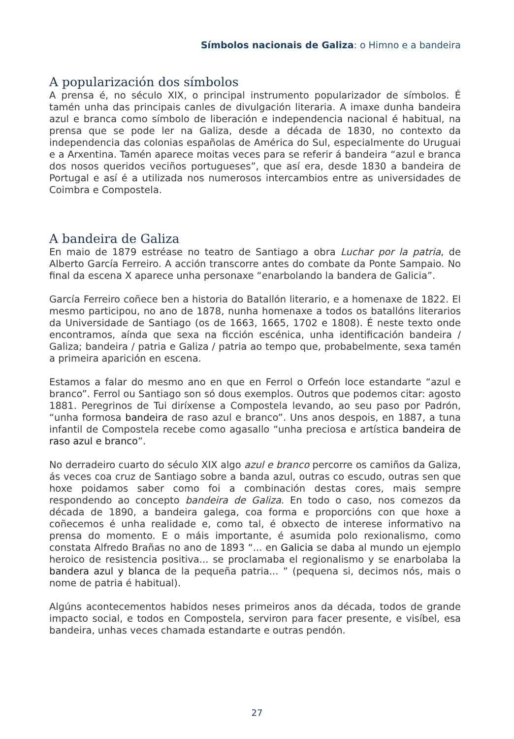Símbolos nacionais de Galiza: o Himno e a bandeira
A popularización dos símbolos
A prensa é, no século XIX, o principal instrumento popularizador de símbolos. É tamén unha das principais canles de divulgación literaria. A imaxe dunha bandeira azul e branca como símbolo de liberación e independencia nacional é habitual, na prensa que se pode ler na Galiza, desde a década de 1830, no contexto da independencia das colonias españolas de América do Sul, especialmente do Uruguai e a Arxentina. Tamén aparece moitas veces para se referir á bandeira “azul e branca dos nosos queridos veciños portugueses”, que así era, desde 1830 a bandeira de Portugal e así é a utilizada nos numerosos intercambios entre as universidades de Coimbra e Compostela.
A bandeira de Galiza
En maio de 1879 estréase no teatro de Santiago a obra Luchar por la patria, de Alberto García Ferreiro. A acción transcorre antes do combate da Ponte Sampaio. No final da escena X aparece unha personaxe “enarbolando la bandera de Galicia”.
García Ferreiro coñece ben a historia do Batallón literario, e a homenaxe de 1822. El mesmo participou, no ano de 1878, nunha homenaxe a todos os batallóns literarios da Universidade de Santiago (os de 1663, 1665, 1702 e 1808). É neste texto onde encontramos, aínda que sexa na ficción escénica, unha identificación bandeira / Galiza; bandeira / patria e Galiza / patria ao tempo que, probabelmente, sexa tamén a primeira aparición en escena.
Estamos a falar do mesmo ano en que en Ferrol o Orfeón loce estandarte “azul e branco”. Ferrol ou Santiago son só dous exemplos. Outros que podemos citar: agosto 1881. Peregrinos de Tui diríxense a Compostela levando, ao seu paso por Padrón, “unha formosa bandeira de raso azul e branco”. Uns anos despois, en 1887, a tuna infantil de Compostela recebe como agasallo “unha preciosa e artística bandeira de raso azul e branco”.
No derradeiro cuarto do século XIX algo azul e branco percorre os camiños da Galiza, ás veces coa cruz de Santiago sobre a banda azul, outras co escudo, outras sen que hoxe poidamos saber como foi a combinación destas cores, mais sempre respondendo ao concepto bandeira de Galiza. En todo o caso, nos comezos da década de 1890, a bandeira galega, coa forma e proporcións con que hoxe a coñecemos é unha realidade e, como tal, é obxecto de interese informativo na prensa do momento. E o máis importante, é asumida polo rexionalismo, como constata Alfredo Brañas no ano de 1893 “... en Galicia se daba al mundo un ejemplo heroico de resistencia positiva... se proclamaba el regionalismo y se enarbolaba la bandera azul y blanca de la pequeña patria... ” (pequena si, decimos nós, mais o nome de patria é habitual).
Algúns acontecementos habidos neses primeiros anos da década, todos de grande impacto social, e todos en Compostela, serviron para facer presente, e visíbel, esa bandeira, unhas veces chamada estandarte e outras pendón.
27